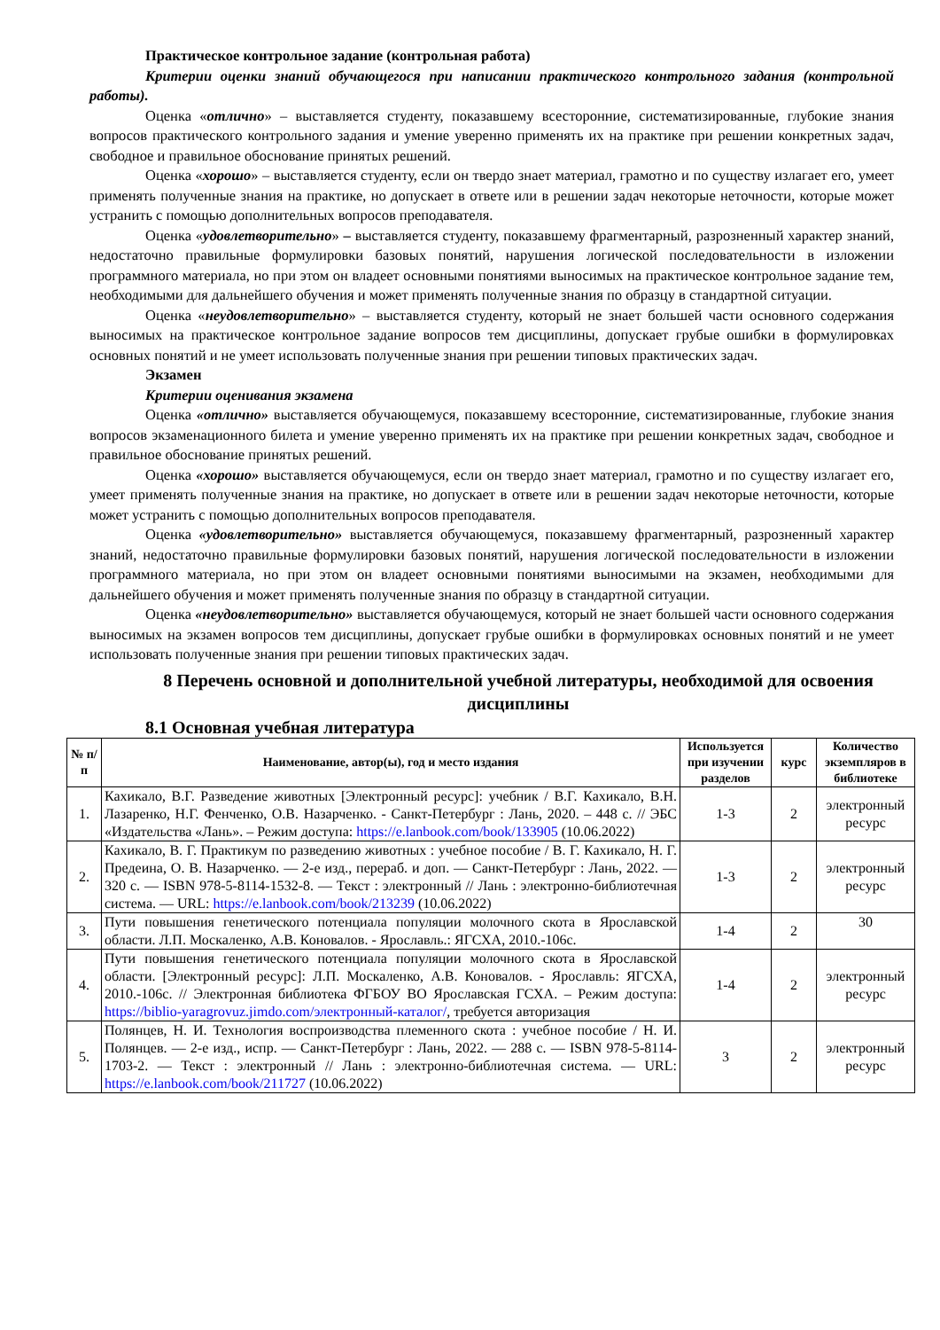Практическое контрольное задание (контрольная работа)
Критерии оценки знаний обучающегося при написании практического контрольного задания (контрольной работы).
Оценка «отлично» – выставляется студенту, показавшему всесторонние, систематизированные, глубокие знания вопросов практического контрольного задания и умение уверенно применять их на практике при решении конкретных задач, свободное и правильное обоснование принятых решений.
Оценка «хорошо» – выставляется студенту, если он твердо знает материал, грамотно и по существу излагает его, умеет применять полученные знания на практике, но допускает в ответе или в решении задач некоторые неточности, которые может устранить с помощью дополнительных вопросов преподавателя.
Оценка «удовлетворительно» – выставляется студенту, показавшему фрагментарный, разрозненный характер знаний, недостаточно правильные формулировки базовых понятий, нарушения логической последовательности в изложении программного материала, но при этом он владеет основными понятиями выносимых на практическое контрольное задание тем, необходимыми для дальнейшего обучения и может применять полученные знания по образцу в стандартной ситуации.
Оценка «неудовлетворительно» – выставляется студенту, который не знает большей части основного содержания выносимых на практическое контрольное задание вопросов тем дисциплины, допускает грубые ошибки в формулировках основных понятий и не умеет использовать полученные знания при решении типовых практических задач.
Экзамен
Критерии оценивания экзамена
Оценка «отлично» выставляется обучающемуся, показавшему всесторонние, систематизированные, глубокие знания вопросов экзаменационного билета и умение уверенно применять их на практике при решении конкретных задач, свободное и правильное обоснование принятых решений.
Оценка «хорошо» выставляется обучающемуся, если он твердо знает материал, грамотно и по существу излагает его, умеет применять полученные знания на практике, но допускает в ответе или в решении задач некоторые неточности, которые может устранить с помощью дополнительных вопросов преподавателя.
Оценка «удовлетворительно» выставляется обучающемуся, показавшему фрагментарный, разрозненный характер знаний, недостаточно правильные формулировки базовых понятий, нарушения логической последовательности в изложении программного материала, но при этом он владеет основными понятиями выносимыми на экзамен, необходимыми для дальнейшего обучения и может применять полученные знания по образцу в стандартной ситуации.
Оценка «неудовлетворительно» выставляется обучающемуся, который не знает большей части основного содержания выносимых на экзамен вопросов тем дисциплины, допускает грубые ошибки в формулировках основных понятий и не умеет использовать полученные знания при решении типовых практических задач.
8 Перечень основной и дополнительной учебной литературы, необходимой для освоения дисциплины
8.1 Основная учебная литература
| № п/п | Наименование, автор(ы), год и место издания | Используется при изучении разделов | курс | Количество экземпляров в библиотеке |
| --- | --- | --- | --- | --- |
| 1. | Кахикало, В.Г. Разведение животных [Электронный ресурс]: учебник / В.Г. Кахикало, В.Н. Лазаренко, Н.Г. Фенченко, О.В. Назарченко. - Санкт-Петербург : Лань, 2020. – 448 с. // ЭБС «Издательства «Лань». – Режим доступа: https://e.lanbook.com/book/133905 (10.06.2022) | 1-3 | 2 | электронный ресурс |
| 2. | Кахикало, В. Г. Практикум по разведению животных : учебное пособие / В. Г. Кахикало, Н. Г. Предеина, О. В. Назарченко. — 2-е изд., перераб. и доп. — Санкт-Петербург : Лань, 2022. — 320 с. — ISBN 978-5-8114-1532-8. — Текст : электронный // Лань : электронно-библиотечная система. — URL: https://e.lanbook.com/book/213239 (10.06.2022) | 1-3 | 2 | электронный ресурс |
| 3. | Пути повышения генетического потенциала популяции молочного скота в Ярославской области. Л.П. Москаленко, А.В. Коновалов. - Ярославль.: ЯГСХА, 2010.-106с. | 1-4 | 2 | 30 |
| 4. | Пути повышения генетического потенциала популяции молочного скота в Ярославской области. [Электронный ресурс]: Л.П. Москаленко, А.В. Коновалов. - Ярославль: ЯГСХА, 2010.-106с. // Электронная библиотека ФГБОУ ВО Ярославская ГСХА. – Режим доступа: https://biblio-yaragrovuz.jimdo.com/электронный-каталог/ , требуется авторизация | 1-4 | 2 | электронный ресурс |
| 5. | Полянцев, Н. И. Технология воспроизводства племенного скота : учебное пособие / Н. И. Полянцев. — 2-е изд., испр. — Санкт-Петербург : Лань, 2022. — 288 с. — ISBN 978-5-8114-1703-2. — Текст : электронный // Лань : электронно-библиотечная система. — URL: https://e.lanbook.com/book/211727 (10.06.2022) | 3 | 2 | электронный ресурс |